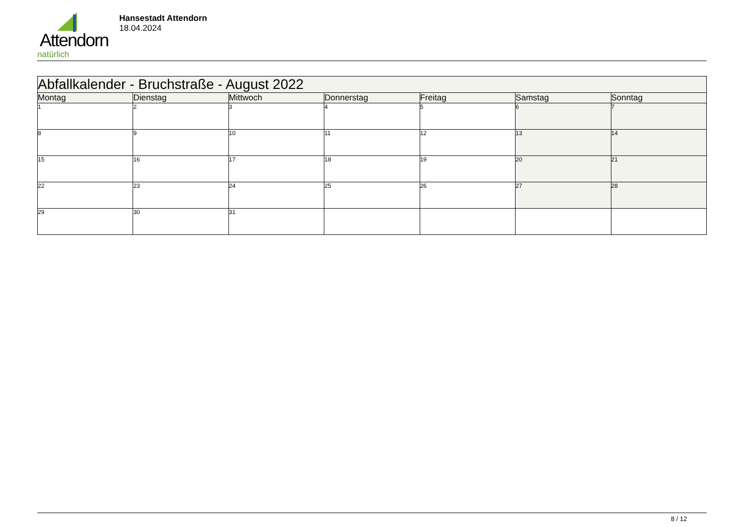Attendorn
natürlich
Hansestadt Attendorn
18.04.2024
| Abfallkalender - Bruchstraße - August 2022 | | | | | | |
| --- | --- | --- | --- | --- | --- | --- |
| Montag | Dienstag | Mittwoch | Donnerstag | Freitag | Samstag | Sonntag |
| 1 | 2 | 3 | 4 | 5 | 6 | 7 |
| 8 | 9 | 10 | 11 | 12 | 13 | 14 |
| 15 | 16 | 17 | 18 | 19 | 20 | 21 |
| 22 | 23 | 24 | 25 | 26 | 27 | 28 |
| 29 | 30 | 31 | | | | |
8 / 12